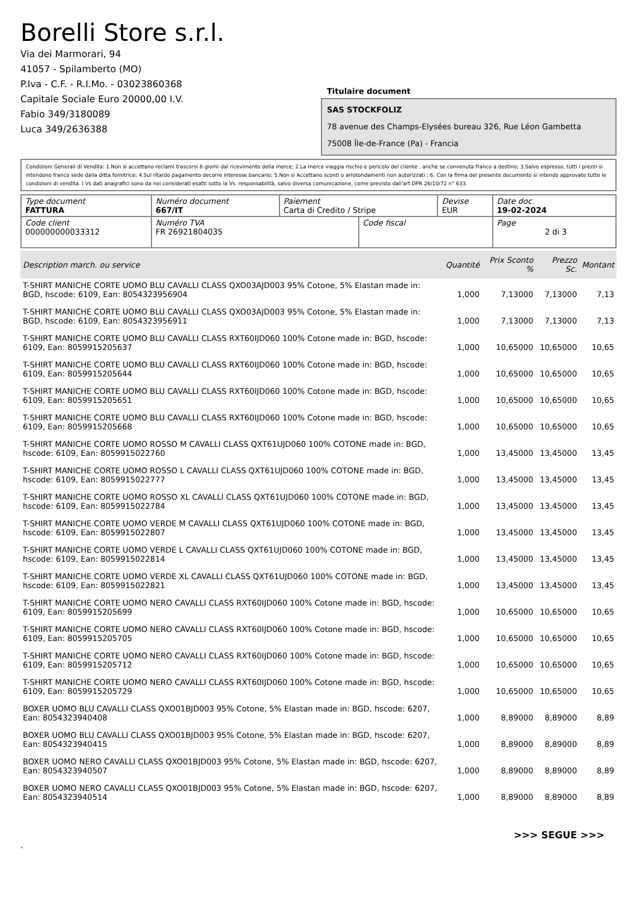Borelli Store s.r.l.
Via dei Marmorari, 94
41057 - Spilamberto (MO)
P.Iva - C.F. - R.I.Mo. - 03023860368
Capitale Sociale Euro 20000,00 I.V.
Fabio 349/3180089
Luca 349/2636388
Titulaire document
SAS STOCKFOLIZ
78 avenue des Champs-Elysées bureau 326, Rue Léon Gambetta
75008 Île-de-France (Pa) - Francia
Condizioni Generali di Vendita: 1.Non si accettano reclami trascorsi 8 giorni dal ricevimento della merce; 2.La merce viaggia rischio e pericolo del cliente , anche se convenuta franco a destino; 3.Salvo espresso, tutti i prezzi si intendono franco sede dalla ditta fornitrice; 4.Sul ritardo pagamento decorre interesse bancario; 5.Non si Accettano sconti o arrotondamenti non autorizzati ; 6. Con la firma del presente documento si intendo approvate tutte le condizioni di vendita. I Vs dati anagrafici sono da noi considerati esatti sotto la Vs. responsabilità, salvo diversa comunicazione, come previsto dall'art DPR 26/10/72 n° 633.
| Type document FATTURA | Numéro document 667/IT | Paiement Carta di Credito / Stripe | | Devise EUR | Date doc. 19-02-2024 |
| Code client 000000000033312 | Numéro TVA FR 26921804035 | | Code fiscal | | Page 2 di 3 |
| Description march. ou service | Quantité | Prix Sconto % | Prezzo Sc. | Montant |
| --- | --- | --- | --- | --- |
| T-SHIRT MANICHE CORTE UOMO BLU CAVALLI CLASS QXO03AJD003 95% Cotone, 5% Elastan made in: BGD, hscode: 6109, Ean: 8054323956904 | 1,000 | 7,13000 | 7,13000 | 7,13 |
| T-SHIRT MANICHE CORTE UOMO BLU CAVALLI CLASS QXO03AJD003 95% Cotone, 5% Elastan made in: BGD, hscode: 6109, Ean: 8054323956911 | 1,000 | 7,13000 | 7,13000 | 7,13 |
| T-SHIRT MANICHE CORTE UOMO BLU CAVALLI CLASS RXT60IJD060 100% Cotone made in: BGD, hscode: 6109, Ean: 8059915205637 | 1,000 | 10,65000 | 10,65000 | 10,65 |
| T-SHIRT MANICHE CORTE UOMO BLU CAVALLI CLASS RXT60IJD060 100% Cotone made in: BGD, hscode: 6109, Ean: 8059915205644 | 1,000 | 10,65000 | 10,65000 | 10,65 |
| T-SHIRT MANICHE CORTE UOMO BLU CAVALLI CLASS RXT60IJD060 100% Cotone made in: BGD, hscode: 6109, Ean: 8059915205651 | 1,000 | 10,65000 | 10,65000 | 10,65 |
| T-SHIRT MANICHE CORTE UOMO BLU CAVALLI CLASS RXT60IJD060 100% Cotone made in: BGD, hscode: 6109, Ean: 8059915205668 | 1,000 | 10,65000 | 10,65000 | 10,65 |
| T-SHIRT MANICHE CORTE UOMO ROSSO M CAVALLI CLASS QXT61UJD060 100% COTONE made in: BGD, hscode: 6109, Ean: 8059915022760 | 1,000 | 13,45000 | 13,45000 | 13,45 |
| T-SHIRT MANICHE CORTE UOMO ROSSO L CAVALLI CLASS QXT61UJD060 100% COTONE made in: BGD, hscode: 6109, Ean: 8059915022777 | 1,000 | 13,45000 | 13,45000 | 13,45 |
| T-SHIRT MANICHE CORTE UOMO ROSSO XL CAVALLI CLASS QXT61UJD060 100% COTONE made in: BGD, hscode: 6109, Ean: 8059915022784 | 1,000 | 13,45000 | 13,45000 | 13,45 |
| T-SHIRT MANICHE CORTE UOMO VERDE M CAVALLI CLASS QXT61UJD060 100% COTONE made in: BGD, hscode: 6109, Ean: 8059915022807 | 1,000 | 13,45000 | 13,45000 | 13,45 |
| T-SHIRT MANICHE CORTE UOMO VERDE L CAVALLI CLASS QXT61UJD060 100% COTONE made in: BGD, hscode: 6109, Ean: 8059915022814 | 1,000 | 13,45000 | 13,45000 | 13,45 |
| T-SHIRT MANICHE CORTE UOMO VERDE XL CAVALLI CLASS QXT61UJD060 100% COTONE made in: BGD, hscode: 6109, Ean: 8059915022821 | 1,000 | 13,45000 | 13,45000 | 13,45 |
| T-SHIRT MANICHE CORTE UOMO NERO CAVALLI CLASS RXT60IJD060 100% Cotone made in: BGD, hscode: 6109, Ean: 8059915205699 | 1,000 | 10,65000 | 10,65000 | 10,65 |
| T-SHIRT MANICHE CORTE UOMO NERO CAVALLI CLASS RXT60IJD060 100% Cotone made in: BGD, hscode: 6109, Ean: 8059915205705 | 1,000 | 10,65000 | 10,65000 | 10,65 |
| T-SHIRT MANICHE CORTE UOMO NERO CAVALLI CLASS RXT60IJD060 100% Cotone made in: BGD, hscode: 6109, Ean: 8059915205712 | 1,000 | 10,65000 | 10,65000 | 10,65 |
| T-SHIRT MANICHE CORTE UOMO NERO CAVALLI CLASS RXT60IJD060 100% Cotone made in: BGD, hscode: 6109, Ean: 8059915205729 | 1,000 | 10,65000 | 10,65000 | 10,65 |
| BOXER UOMO BLU CAVALLI CLASS QXO01BJD003 95% Cotone, 5% Elastan made in: BGD, hscode: 6207, Ean: 8054323940408 | 1,000 | 8,89000 | 8,89000 | 8,89 |
| BOXER UOMO BLU CAVALLI CLASS QXO01BJD003 95% Cotone, 5% Elastan made in: BGD, hscode: 6207, Ean: 8054323940415 | 1,000 | 8,89000 | 8,89000 | 8,89 |
| BOXER UOMO NERO CAVALLI CLASS QXO01BJD003 95% Cotone, 5% Elastan made in: BGD, hscode: 6207, Ean: 8054323940507 | 1,000 | 8,89000 | 8,89000 | 8,89 |
| BOXER UOMO NERO CAVALLI CLASS QXO01BJD003 95% Cotone, 5% Elastan made in: BGD, hscode: 6207, Ean: 8054323940514 | 1,000 | 8,89000 | 8,89000 | 8,89 |
>>> SEGUE >>>
-